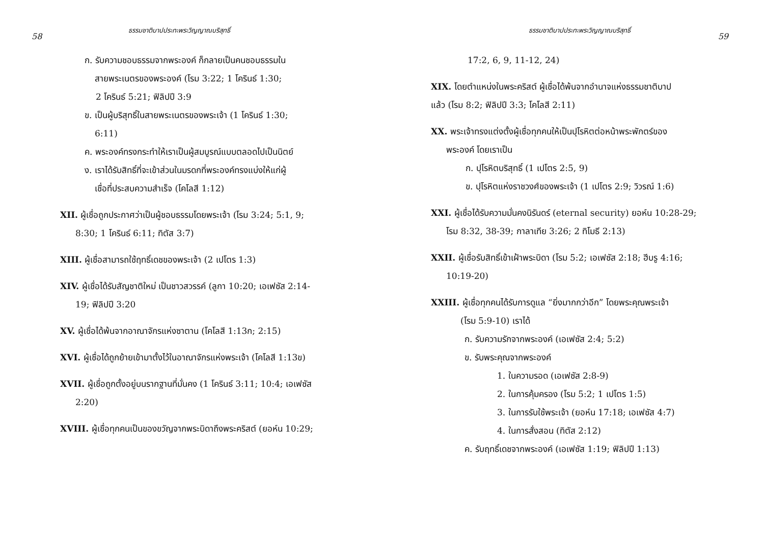58 ธรรมชาติบาปประทะพระวิญญาณบริสุทธิ์
ก. รับความชอบธรรมจากพระองค์ ก็กลายเป็นคนชอบธรรมใน
สายพระเนตรของพระองค์ (โรม 3:22; 1 โครินธ์ 1:30;
2 โครินธ์ 5:21; ฟิลิปปี 3:9
ข. เป็นผู้บริสุทธิ์ในสายพระเนตรของพระเจ้า (1 โครินธ์ 1:30;
6:11)
ค. พระองค์ทรงกระทำให้เราเป็นผู้สมบูรณ์แบบตลอดไปเป็นนิตย์
ง. เราได้รับสิทธิ์ที่จะเข้าส่วนในมรดกที่พระองค์ทรงแบ่งให้แก่ผู้
เชื่อที่ประสบความสำเร็จ (โคโลสี 1:12)
XII. ผู้เชื่อถูกประกาศว่าเป็นผู้ชอบธรรมโดยพระเจ้า (โรม 3:24; 5:1, 9;
8:30; 1 โครินธ์ 6:11; ทิตัส 3:7)
XIII. ผู้เชื่อสามารถใช้ฤทธิ์เดชของพระเจ้า (2 เปโตร 1:3)
XIV. ผู้เชื่อได้รับสัญชาติใหม่ เป็นชาวสวรรค์ (ลูกา 10:20; เอเฟซัส 2:14-
19; ฟิลิปปี 3:20
XV. ผู้เชื่อได้พ้นจากอาณาจักรแห่งซาตาน (โคโลสี 1:13ก; 2:15)
XVI. ผู้เชื่อได้ถูกย้ายเข้ามาตั้งไว้ในอาณาจักรแห่งพระเจ้า (โคโลสี 1:13ข)
XVII. ผู้เชื่อถูกตั้งอยู่บนรากฐานที่มั่นคง (1 โครินธ์ 3:11; 10:4; เอเฟซัส
2:20)
XVIII. ผู้เชื่อทุกคนเป็นของขวัญจากพระบิดาถึงพระคริสต์ (ยอห์น 10:29;
ธรรมชาติบาปประทะพระวิญญาณบริสุทธิ์ 59
17:2, 6, 9, 11-12, 24)
XIX. โดยตำแหน่งในพระคริสต์ ผู้เชื่อได้พ้นจากอำนาจแห่งธรรมชาติบาป
แล้ว (โรม 8:2; ฟิลิปปี 3:3; โคโลสี 2:11)
XX. พระเจ้าทรงแต่งตั้งผู้เชื่อทุกคนให้เป็นปุโรหิตต่อหน้าพระพักตร์ของ
พระองค์ โดยเราเป็น
ก. ปุโรหิตบริสุทธิ์ (1 เปโตร 2:5, 9)
ข. ปุโรหิตแห่งราชวงศ์ของพระเจ้า (1 เปโตร 2:9; วิวรณ์ 1:6)
XXI. ผู้เชื่อได้รับความมั่นคงนิรันดร์ (eternal security) ยอห์น 10:28-29;
โรม 8:32, 38-39; กาลาเทีย 3:26; 2 ทิโมธี 2:13)
XXII. ผู้เชื่อรับสิทธิ์เข้าเฝ้าพระบิดา (โรม 5:2; เอเฟซัส 2:18; ฮีบรู 4:16;
10:19-20)
XXIII. ผู้เชื่อทุกคนได้รับการดูแล “ยิ่งมากกว่าอีก” โดยพระคุณพระเจ้า
(โรม 5:9-10) เราได้
ก. รับความรักจากพระองค์ (เอเฟซัส 2:4; 5:2)
ข. รับพระคุณจากพระองค์
1. ในความรอด (เอเฟซัส 2:8-9)
2. ในการคุ้มครอง (โรม 5:2; 1 เปโตร 1:5)
3. ในการรับใช้พระเจ้า (ยอห์น 17:18; เอเฟซัส 4:7)
4. ในการสั่งสอน (ทิตัส 2:12)
ค. รับฤทธิ์เดชจากพระองค์ (เอเฟซัส 1:19; ฟิลิปปี 1:13)